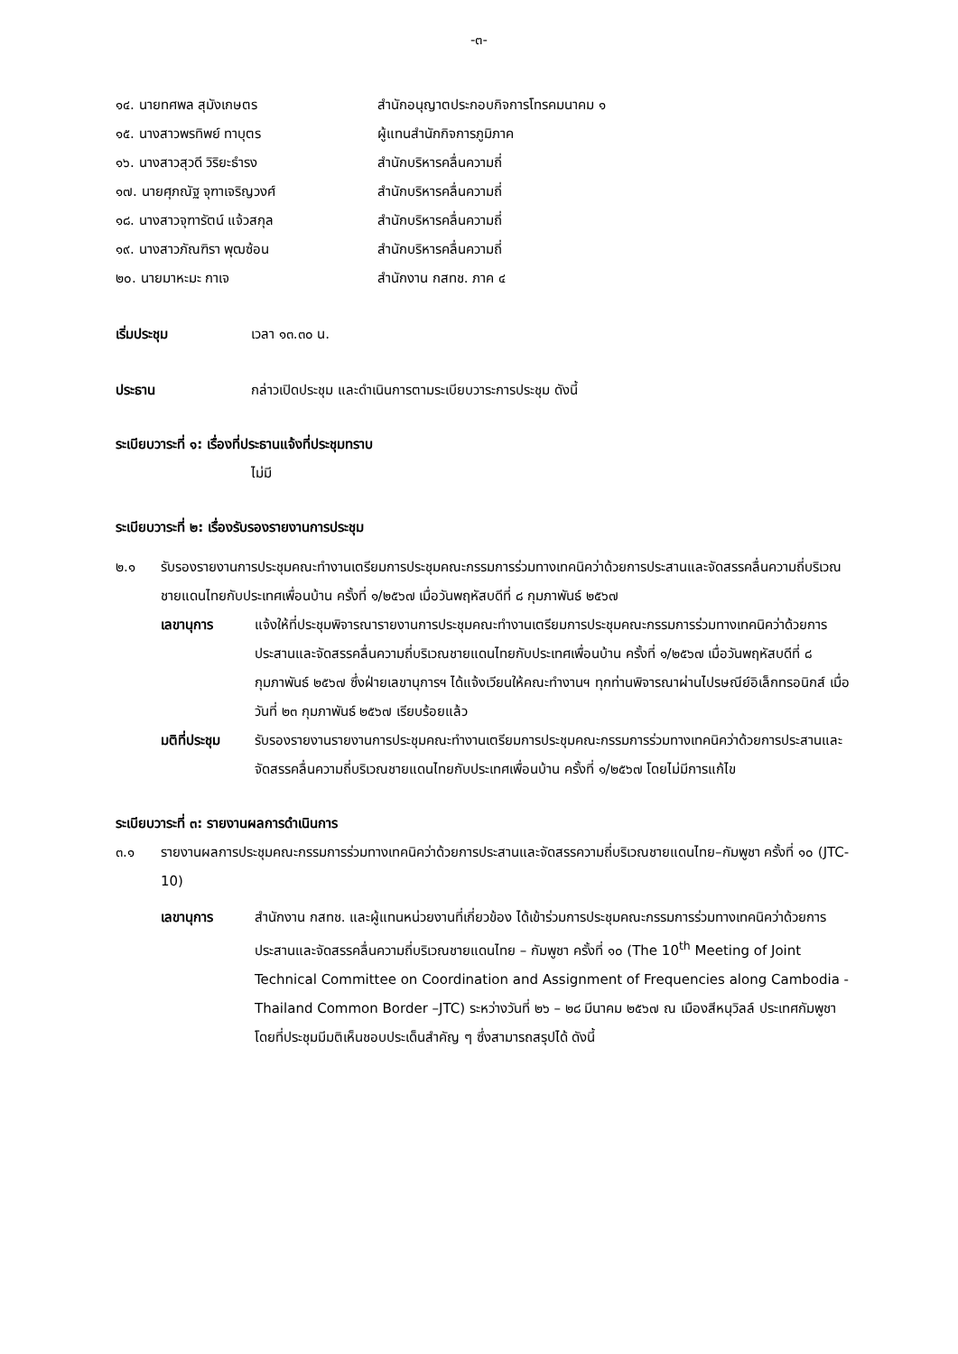-๓-
๑๔. นายทศพล สุมังเกษตร สำนักอนุญาตประกอบกิจการโทรคมนาคม ๑
๑๕. นางสาวพรทิพย์ ทาบุตร ผู้แทนสำนักกิจการภูมิภาค
๑๖. นางสาวสุวดี วิริยะธำรง สำนักบริหารคลื่นความถี่
๑๗. นายศุภณัฐ จุฑาเจริญวงศ์ สำนักบริหารคลื่นความถี่
๑๘. นางสาวจุฑารัตน์ แจ้วสกุล สำนักบริหารคลื่นความถี่
๑๙. นางสาวภัณฑิรา พุฒซ้อน สำนักบริหารคลื่นความถี่
๒๐. นายมาหะมะ กาเจ สำนักงาน กสทช. ภาค ๔
เริ่มประชุม เวลา ๑๓.๓๐ น.
ประธาน กล่าวเปิดประชุม และดำเนินการตามระเบียบวาระการประชุม ดังนี้
ระเบียบวาระที่ ๑: เรื่องที่ประธานแจ้งที่ประชุมทราบ
ไม่มี
ระเบียบวาระที่ ๒: เรื่องรับรองรายงานการประชุม
๒.๑ รับรองรายงานการประชุมคณะทำงานเตรียมการประชุมคณะกรรมการร่วมทางเทคนิคว่าด้วยการประสานและจัดสรรคลื่นความถี่บริเวณชายแดนไทยกับประเทศเพื่อนบ้าน ครั้งที่ ๑/๒๕๖๗ เมื่อวันพฤหัสบดีที่ ๘ กุมภาพันธ์ ๒๕๖๗
เลขานุการ แจ้งให้ที่ประชุมพิจารณารายงานการประชุมคณะทำงานเตรียมการประชุมคณะกรรมการร่วมทางเทคนิคว่าด้วยการประสานและจัดสรรคลื่นความถี่บริเวณชายแดนไทยกับประเทศเพื่อนบ้าน ครั้งที่ ๑/๒๕๖๗ เมื่อวันพฤหัสบดีที่ ๘ กุมภาพันธ์ ๒๕๖๗ ซึ่งฝ่ายเลขานุการฯ ได้แจ้งเวียนให้คณะทำงานฯ ทุกท่านพิจารณาผ่านไปรษณีย์อิเล็กทรอนิกส์ เมื่อวันที่ ๒๓ กุมภาพันธ์ ๒๕๖๗ เรียบร้อยแล้ว
มติที่ประชุม
รับรองรายงานรายงานการประชุมคณะทำงานเตรียมการประชุมคณะกรรมการร่วมทางเทคนิคว่าด้วยการประสานและจัดสรรคลื่นความถี่บริเวณชายแดนไทยกับประเทศเพื่อนบ้าน ครั้งที่ ๑/๒๕๖๗ โดยไม่มีการแก้ไข
ระเบียบวาระที่ ๓: รายงานผลการดำเนินการ
๓.๑ รายงานผลการประชุมคณะกรรมการร่วมทางเทคนิคว่าด้วยการประสานและจัดสรรความถี่บริเวณชายแดนไทย–กัมพูชา ครั้งที่ ๑๐ (JTC-10)
เลขานุการ สำนักงาน กสทช. และผู้แทนหน่วยงานที่เกี่ยวข้อง ได้เข้าร่วมการประชุมคณะกรรมการร่วมทางเทคนิคว่าด้วยการประสานและจัดสรรคลื่นความถี่บริเวณชายแดนไทย – กัมพูชา ครั้งที่ ๑๐ (The 10<sup>th</sup> Meeting of Joint Technical Committee on Coordination and Assignment of Frequencies along Cambodia - Thailand Common Border –JTC) ระหว่างวันที่ ๒๖ – ๒๘ มีนาคม ๒๕๖๗ ณ เมืองสีหนุวิลล์ ประเทศกัมพูชา โดยที่ประชุมมีมติเห็นชอบประเด็นสำคัญ ๆ ซึ่งสามารถสรุปได้ ดังนี้